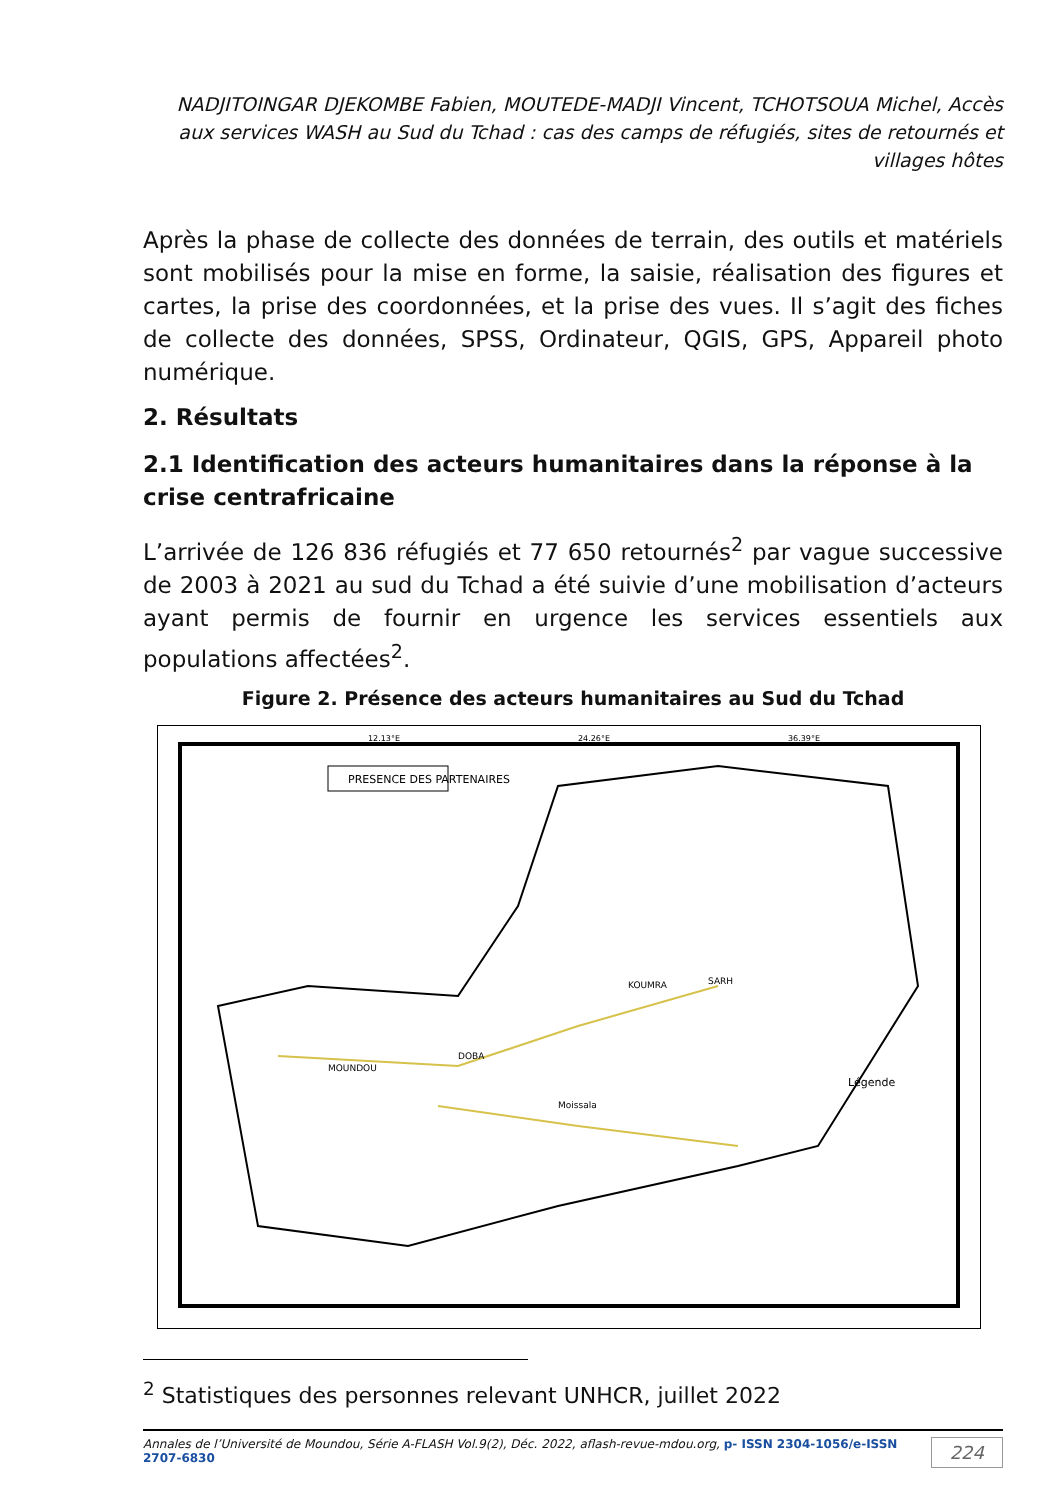NADJITOINGAR DJEKOMBE Fabien, MOUTEDE-MADJI Vincent, TCHOTSOUA Michel, Accès aux services WASH au Sud du Tchad : cas des camps de réfugiés, sites de retournés et villages hôtes
Après la phase de collecte des données de terrain, des outils et matériels sont mobilisés pour la mise en forme, la saisie, réalisation des figures et cartes, la prise des coordonnées, et la prise des vues. Il s’agit des fiches de collecte des données, SPSS, Ordinateur, QGIS, GPS, Appareil photo numérique.
2. Résultats
2.1 Identification des acteurs humanitaires dans la réponse à la crise centrafricaine
L’arrivée de 126 836 réfugiés et 77 650 retournés<sup>2</sup> par vague successive de 2003 à 2021 au sud du Tchad a été suivie d’une mobilisation d’acteurs ayant permis de fournir en urgence les services essentiels aux populations affectées<sup>2</sup>.
Figure 2. Présence des acteurs humanitaires au Sud du Tchad
PRESENCE DES PARTENAIRES
Légende
12.13°E
24.26°E
36.39°E
KOUMRA
SARH
Moissala
MOUNDOU
DOBA
<sup>2</sup> Statistiques des personnes relevant UNHCR, juillet 2022
Annales de l’Université de Moundou, Série A-FLASH Vol.9(2), Déc. 2022, aflash-revue-mdou.org, p- ISSN 2304-1056/e-ISSN 2707-6830 224